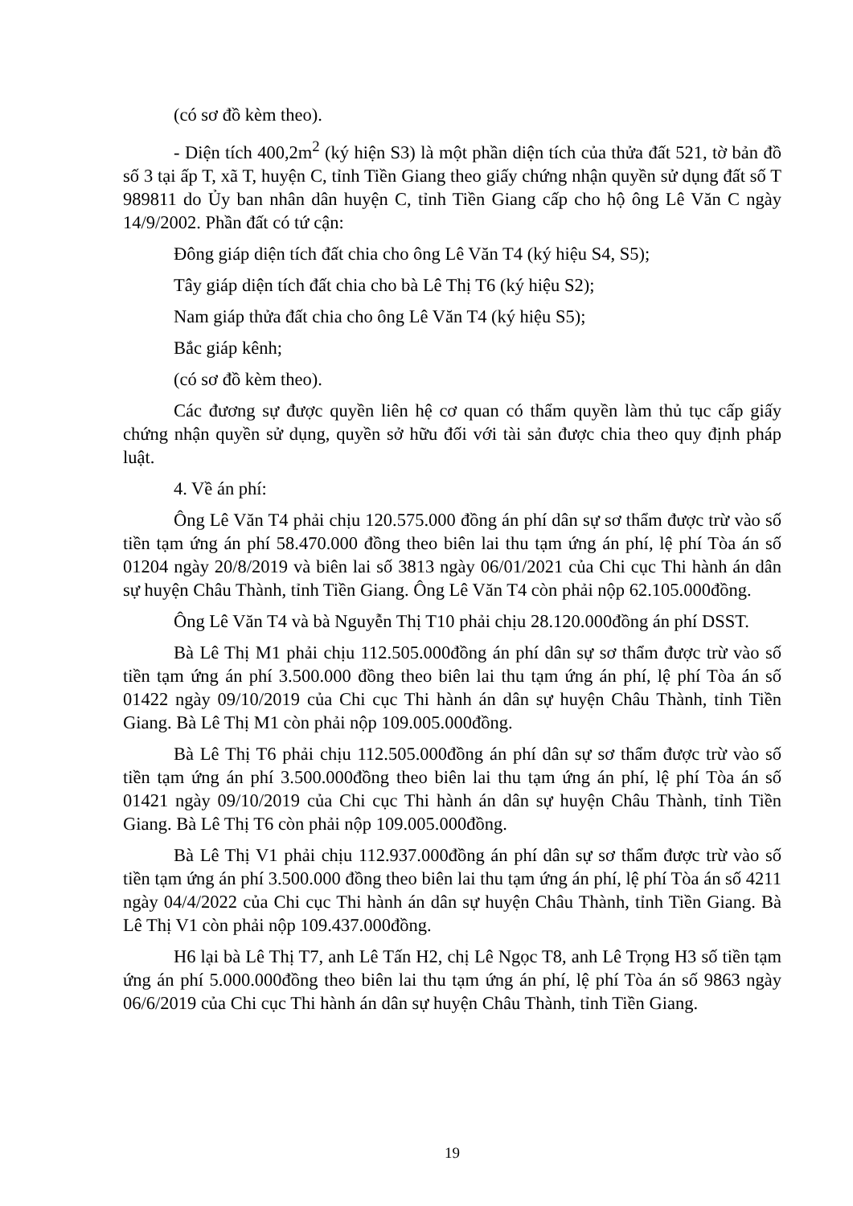(có sơ đồ kèm theo).
- Diện tích 400,2m<sup>2</sup> (ký hiện S3) là một phần diện tích của thửa đất 521, tờ bản đồ số 3 tại ấp T, xã T, huyện C, tỉnh Tiền Giang theo giấy chứng nhận quyền sử dụng đất số T 989811 do Ủy ban nhân dân huyện C, tỉnh Tiền Giang cấp cho hộ ông Lê Văn C ngày 14/9/2002. Phần đất có tứ cận:
Đông giáp diện tích đất chia cho ông Lê Văn T4 (ký hiệu S4, S5);
Tây giáp diện tích đất chia cho bà Lê Thị T6 (ký hiệu S2);
Nam giáp thửa đất chia cho ông Lê Văn T4 (ký hiệu S5);
Bắc giáp kênh;
(có sơ đồ kèm theo).
Các đương sự được quyền liên hệ cơ quan có thẩm quyền làm thủ tục cấp giấy chứng nhận quyền sử dụng, quyền sở hữu đối với tài sản được chia theo quy định pháp luật.
4. Về án phí:
Ông Lê Văn T4 phải chịu 120.575.000 đồng án phí dân sự sơ thẩm được trừ vào số tiền tạm ứng án phí 58.470.000 đồng theo biên lai thu tạm ứng án phí, lệ phí Tòa án số 01204 ngày 20/8/2019 và biên lai số 3813 ngày 06/01/2021 của Chi cục Thi hành án dân sự huyện Châu Thành, tỉnh Tiền Giang. Ông Lê Văn T4 còn phải nộp 62.105.000đồng.
Ông Lê Văn T4 và bà Nguyễn Thị T10 phải chịu 28.120.000đồng án phí DSST.
Bà Lê Thị M1 phải chịu 112.505.000đồng án phí dân sự sơ thẩm được trừ vào số tiền tạm ứng án phí 3.500.000 đồng theo biên lai thu tạm ứng án phí, lệ phí Tòa án số 01422 ngày 09/10/2019 của Chi cục Thi hành án dân sự huyện Châu Thành, tỉnh Tiền Giang. Bà Lê Thị M1 còn phải nộp 109.005.000đồng.
Bà Lê Thị T6 phải chịu 112.505.000đồng án phí dân sự sơ thẩm được trừ vào số tiền tạm ứng án phí 3.500.000đồng theo biên lai thu tạm ứng án phí, lệ phí Tòa án số 01421 ngày 09/10/2019 của Chi cục Thi hành án dân sự huyện Châu Thành, tỉnh Tiền Giang. Bà Lê Thị T6 còn phải nộp 109.005.000đồng.
Bà Lê Thị V1 phải chịu 112.937.000đồng án phí dân sự sơ thẩm được trừ vào số tiền tạm ứng án phí 3.500.000 đồng theo biên lai thu tạm ứng án phí, lệ phí Tòa án số 4211 ngày 04/4/2022 của Chi cục Thi hành án dân sự huyện Châu Thành, tỉnh Tiền Giang. Bà Lê Thị V1 còn phải nộp 109.437.000đồng.
H6 lại bà Lê Thị T7, anh Lê Tấn H2, chị Lê Ngọc T8, anh Lê Trọng H3 số tiền tạm ứng án phí 5.000.000đồng theo biên lai thu tạm ứng án phí, lệ phí Tòa án số 9863 ngày 06/6/2019 của Chi cục Thi hành án dân sự huyện Châu Thành, tỉnh Tiền Giang.
19